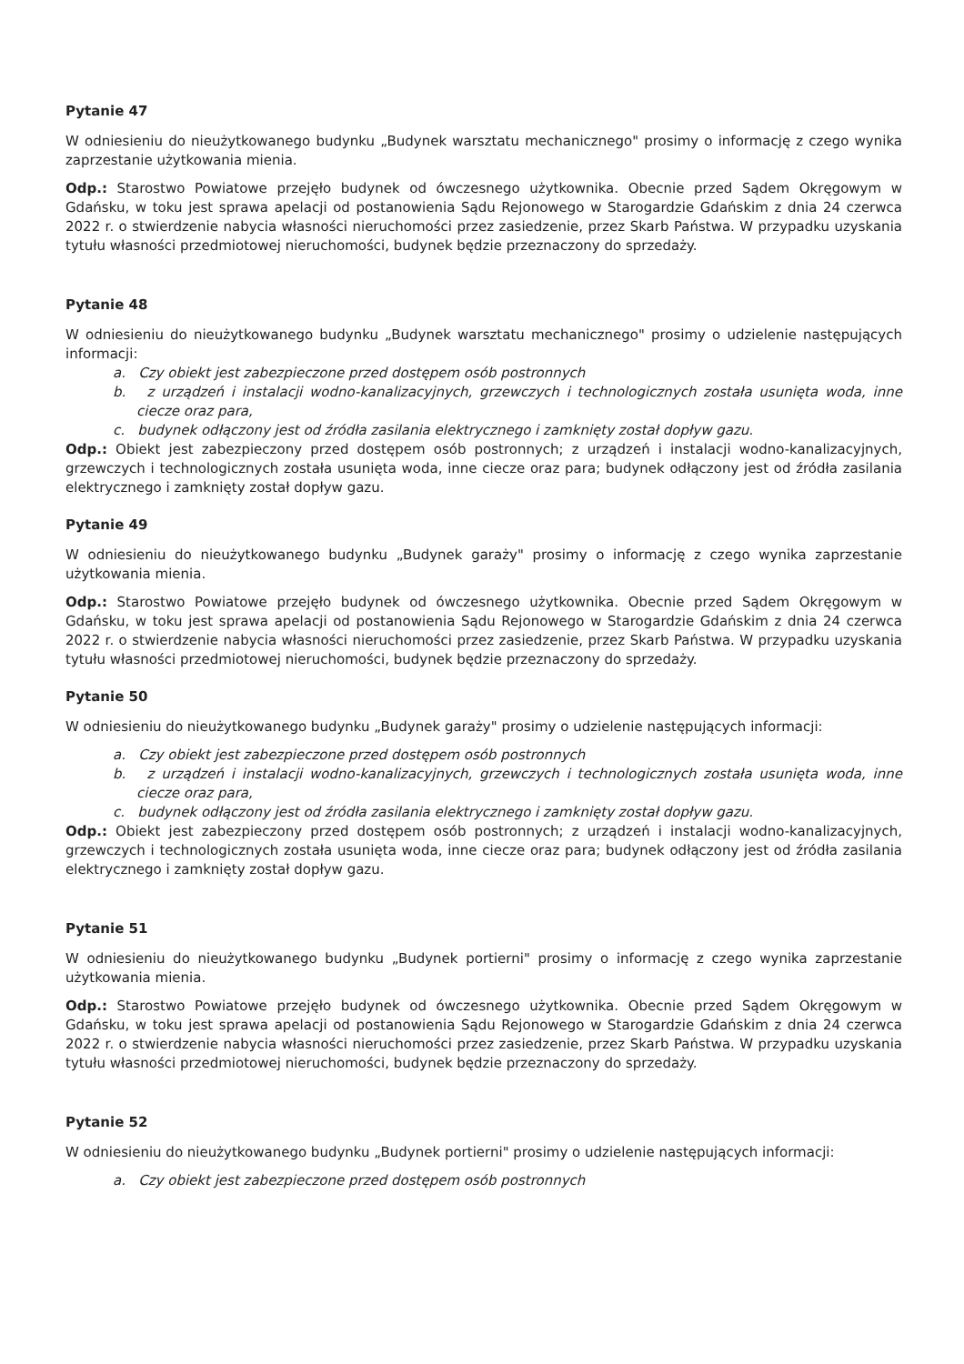Pytanie 47
W odniesieniu do nieużytkowanego budynku „Budynek warsztatu mechanicznego" prosimy o informację z czego wynika zaprzestanie użytkowania mienia.
Odp.: Starostwo Powiatowe przejęło budynek od ówczesnego użytkownika. Obecnie przed Sądem Okręgowym w Gdańsku, w toku jest sprawa apelacji od postanowienia Sądu Rejonowego w Starogardzie Gdańskim z dnia 24 czerwca 2022 r. o stwierdzenie nabycia własności nieruchomości przez zasiedzenie, przez Skarb Państwa. W przypadku uzyskania tytułu własności przedmiotowej nieruchomości, budynek będzie przeznaczony do sprzedaży.
Pytanie 48
W odniesieniu do nieużytkowanego budynku „Budynek warsztatu mechanicznego" prosimy o udzielenie następujących informacji:
a. Czy obiekt jest zabezpieczone przed dostępem osób postronnych
b. z urządzeń i instalacji wodno-kanalizacyjnych, grzewczych i technologicznych została usunięta woda, inne ciecze oraz para,
c. budynek odłączony jest od źródła zasilania elektrycznego i zamknięty został dopływ gazu.
Odp.: Obiekt jest zabezpieczony przed dostępem osób postronnych; z urządzeń i instalacji wodno-kanalizacyjnych, grzewczych i technologicznych została usunięta woda, inne ciecze oraz para; budynek odłączony jest od źródła zasilania elektrycznego i zamknięty został dopływ gazu.
Pytanie 49
W odniesieniu do nieużytkowanego budynku „Budynek garaży" prosimy o informację z czego wynika zaprzestanie użytkowania mienia.
Odp.: Starostwo Powiatowe przejęło budynek od ówczesnego użytkownika. Obecnie przed Sądem Okręgowym w Gdańsku, w toku jest sprawa apelacji od postanowienia Sądu Rejonowego w Starogardzie Gdańskim z dnia 24 czerwca 2022 r. o stwierdzenie nabycia własności nieruchomości przez zasiedzenie, przez Skarb Państwa. W przypadku uzyskania tytułu własności przedmiotowej nieruchomości, budynek będzie przeznaczony do sprzedaży.
Pytanie 50
W odniesieniu do nieużytkowanego budynku „Budynek garaży" prosimy o udzielenie następujących informacji:
a. Czy obiekt jest zabezpieczone przed dostępem osób postronnych
b. z urządzeń i instalacji wodno-kanalizacyjnych, grzewczych i technologicznych została usunięta woda, inne ciecze oraz para,
c. budynek odłączony jest od źródła zasilania elektrycznego i zamknięty został dopływ gazu.
Odp.: Obiekt jest zabezpieczony przed dostępem osób postronnych; z urządzeń i instalacji wodno-kanalizacyjnych, grzewczych i technologicznych została usunięta woda, inne ciecze oraz para; budynek odłączony jest od źródła zasilania elektrycznego i zamknięty został dopływ gazu.
Pytanie 51
W odniesieniu do nieużytkowanego budynku „Budynek portierni" prosimy o informację z czego wynika zaprzestanie użytkowania mienia.
Odp.: Starostwo Powiatowe przejęło budynek od ówczesnego użytkownika. Obecnie przed Sądem Okręgowym w Gdańsku, w toku jest sprawa apelacji od postanowienia Sądu Rejonowego w Starogardzie Gdańskim z dnia 24 czerwca 2022 r. o stwierdzenie nabycia własności nieruchomości przez zasiedzenie, przez Skarb Państwa. W przypadku uzyskania tytułu własności przedmiotowej nieruchomości, budynek będzie przeznaczony do sprzedaży.
Pytanie 52
W odniesieniu do nieużytkowanego budynku „Budynek portierni" prosimy o udzielenie następujących informacji:
a. Czy obiekt jest zabezpieczone przed dostępem osób postronnych